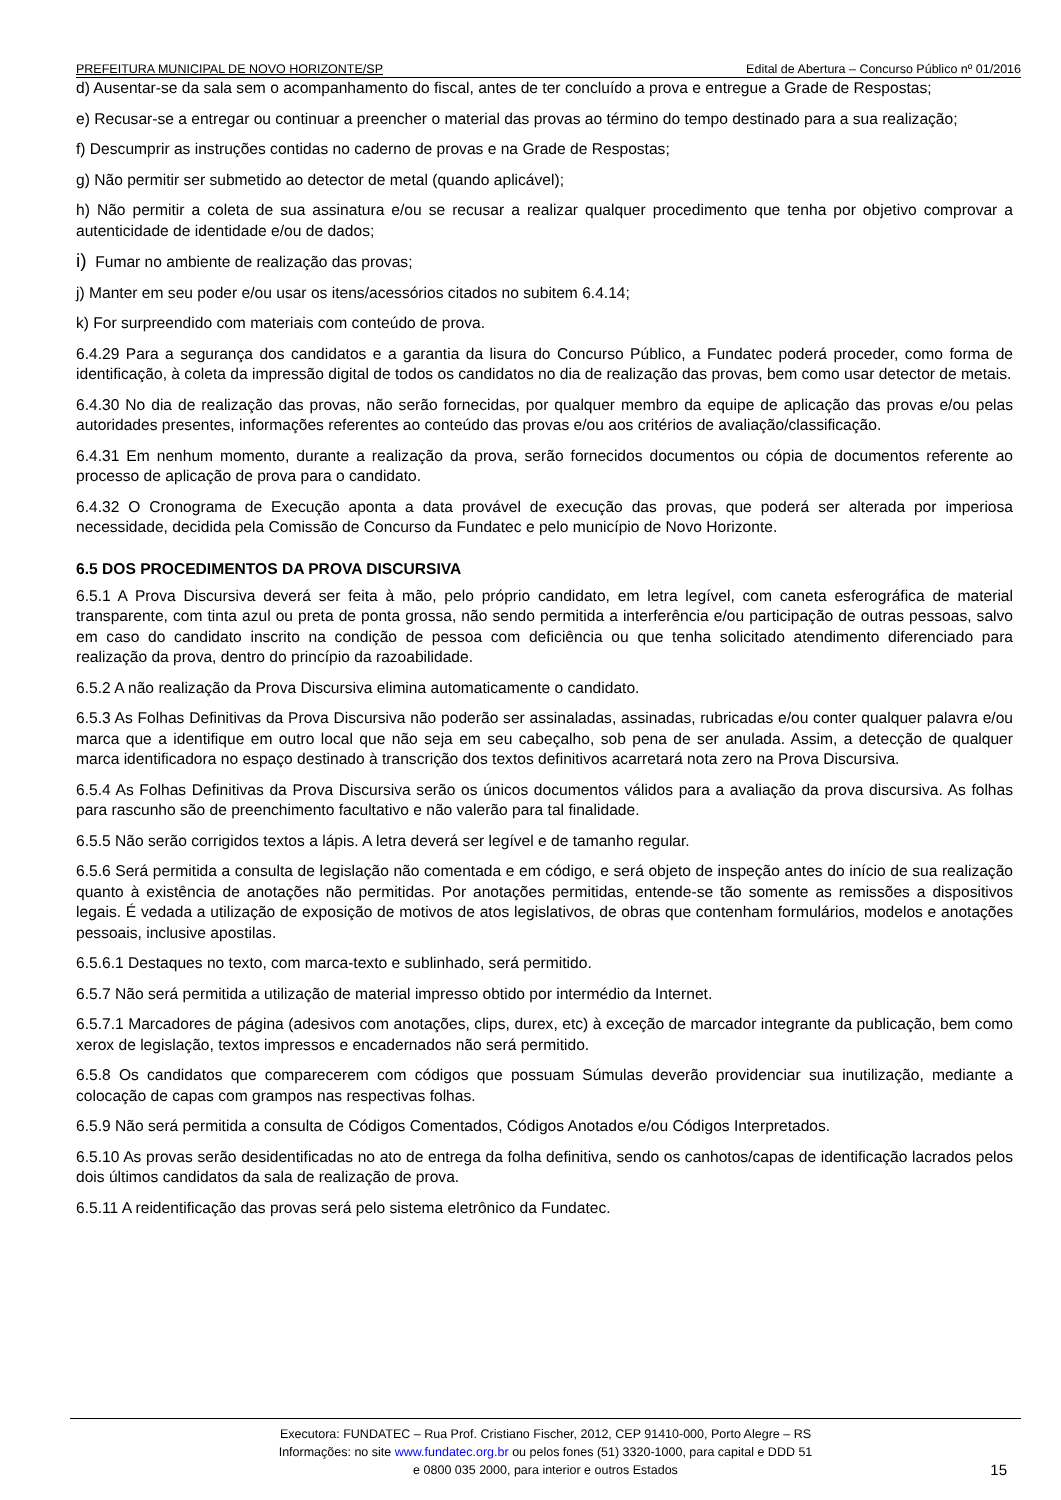PREFEITURA MUNICIPAL DE NOVO HORIZONTE/SP Edital de Abertura – Concurso Público nº 01/2016
d) Ausentar-se da sala sem o acompanhamento do fiscal, antes de ter concluído a prova e entregue a Grade de Respostas;
e) Recusar-se a entregar ou continuar a preencher o material das provas ao término do tempo destinado para a sua realização;
f) Descumprir as instruções contidas no caderno de provas e na Grade de Respostas;
g) Não permitir ser submetido ao detector de metal (quando aplicável);
h) Não permitir a coleta de sua assinatura e/ou se recusar a realizar qualquer procedimento que tenha por objetivo comprovar a autenticidade de identidade e/ou de dados;
i) Fumar no ambiente de realização das provas;
j) Manter em seu poder e/ou usar os itens/acessórios citados no subitem 6.4.14;
k) For surpreendido com materiais com conteúdo de prova.
6.4.29 Para a segurança dos candidatos e a garantia da lisura do Concurso Público, a Fundatec poderá proceder, como forma de identificação, à coleta da impressão digital de todos os candidatos no dia de realização das provas, bem como usar detector de metais.
6.4.30 No dia de realização das provas, não serão fornecidas, por qualquer membro da equipe de aplicação das provas e/ou pelas autoridades presentes, informações referentes ao conteúdo das provas e/ou aos critérios de avaliação/classificação.
6.4.31 Em nenhum momento, durante a realização da prova, serão fornecidos documentos ou cópia de documentos referente ao processo de aplicação de prova para o candidato.
6.4.32 O Cronograma de Execução aponta a data provável de execução das provas, que poderá ser alterada por imperiosa necessidade, decidida pela Comissão de Concurso da Fundatec e pelo município de Novo Horizonte.
6.5 DOS PROCEDIMENTOS DA PROVA DISCURSIVA
6.5.1 A Prova Discursiva deverá ser feita à mão, pelo próprio candidato, em letra legível, com caneta esferográfica de material transparente, com tinta azul ou preta de ponta grossa, não sendo permitida a interferência e/ou participação de outras pessoas, salvo em caso do candidato inscrito na condição de pessoa com deficiência ou que tenha solicitado atendimento diferenciado para realização da prova, dentro do princípio da razoabilidade.
6.5.2 A não realização da Prova Discursiva elimina automaticamente o candidato.
6.5.3 As Folhas Definitivas da Prova Discursiva não poderão ser assinaladas, assinadas, rubricadas e/ou conter qualquer palavra e/ou marca que a identifique em outro local que não seja em seu cabeçalho, sob pena de ser anulada. Assim, a detecção de qualquer marca identificadora no espaço destinado à transcrição dos textos definitivos acarretará nota zero na Prova Discursiva.
6.5.4 As Folhas Definitivas da Prova Discursiva serão os únicos documentos válidos para a avaliação da prova discursiva. As folhas para rascunho são de preenchimento facultativo e não valerão para tal finalidade.
6.5.5 Não serão corrigidos textos a lápis. A letra deverá ser legível e de tamanho regular.
6.5.6 Será permitida a consulta de legislação não comentada e em código, e será objeto de inspeção antes do início de sua realização quanto à existência de anotações não permitidas. Por anotações permitidas, entende-se tão somente as remissões a dispositivos legais. É vedada a utilização de exposição de motivos de atos legislativos, de obras que contenham formulários, modelos e anotações pessoais, inclusive apostilas.
6.5.6.1 Destaques no texto, com marca-texto e sublinhado, será permitido.
6.5.7 Não será permitida a utilização de material impresso obtido por intermédio da Internet.
6.5.7.1 Marcadores de página (adesivos com anotações, clips, durex, etc) à exceção de marcador integrante da publicação, bem como xerox de legislação, textos impressos e encadernados não será permitido.
6.5.8 Os candidatos que comparecerem com códigos que possuam Súmulas deverão providenciar sua inutilização, mediante a colocação de capas com grampos nas respectivas folhas.
6.5.9 Não será permitida a consulta de Códigos Comentados, Códigos Anotados e/ou Códigos Interpretados.
6.5.10 As provas serão desidentificadas no ato de entrega da folha definitiva, sendo os canhotos/capas de identificação lacrados pelos dois últimos candidatos da sala de realização de prova.
6.5.11 A reidentificação das provas será pelo sistema eletrônico da Fundatec.
Executora: FUNDATEC – Rua Prof. Cristiano Fischer, 2012, CEP 91410-000, Porto Alegre – RS
Informações: no site www.fundatec.org.br ou pelos fones (51) 3320-1000, para capital e DDD 51
e 0800 035 2000, para interior e outros Estados
15